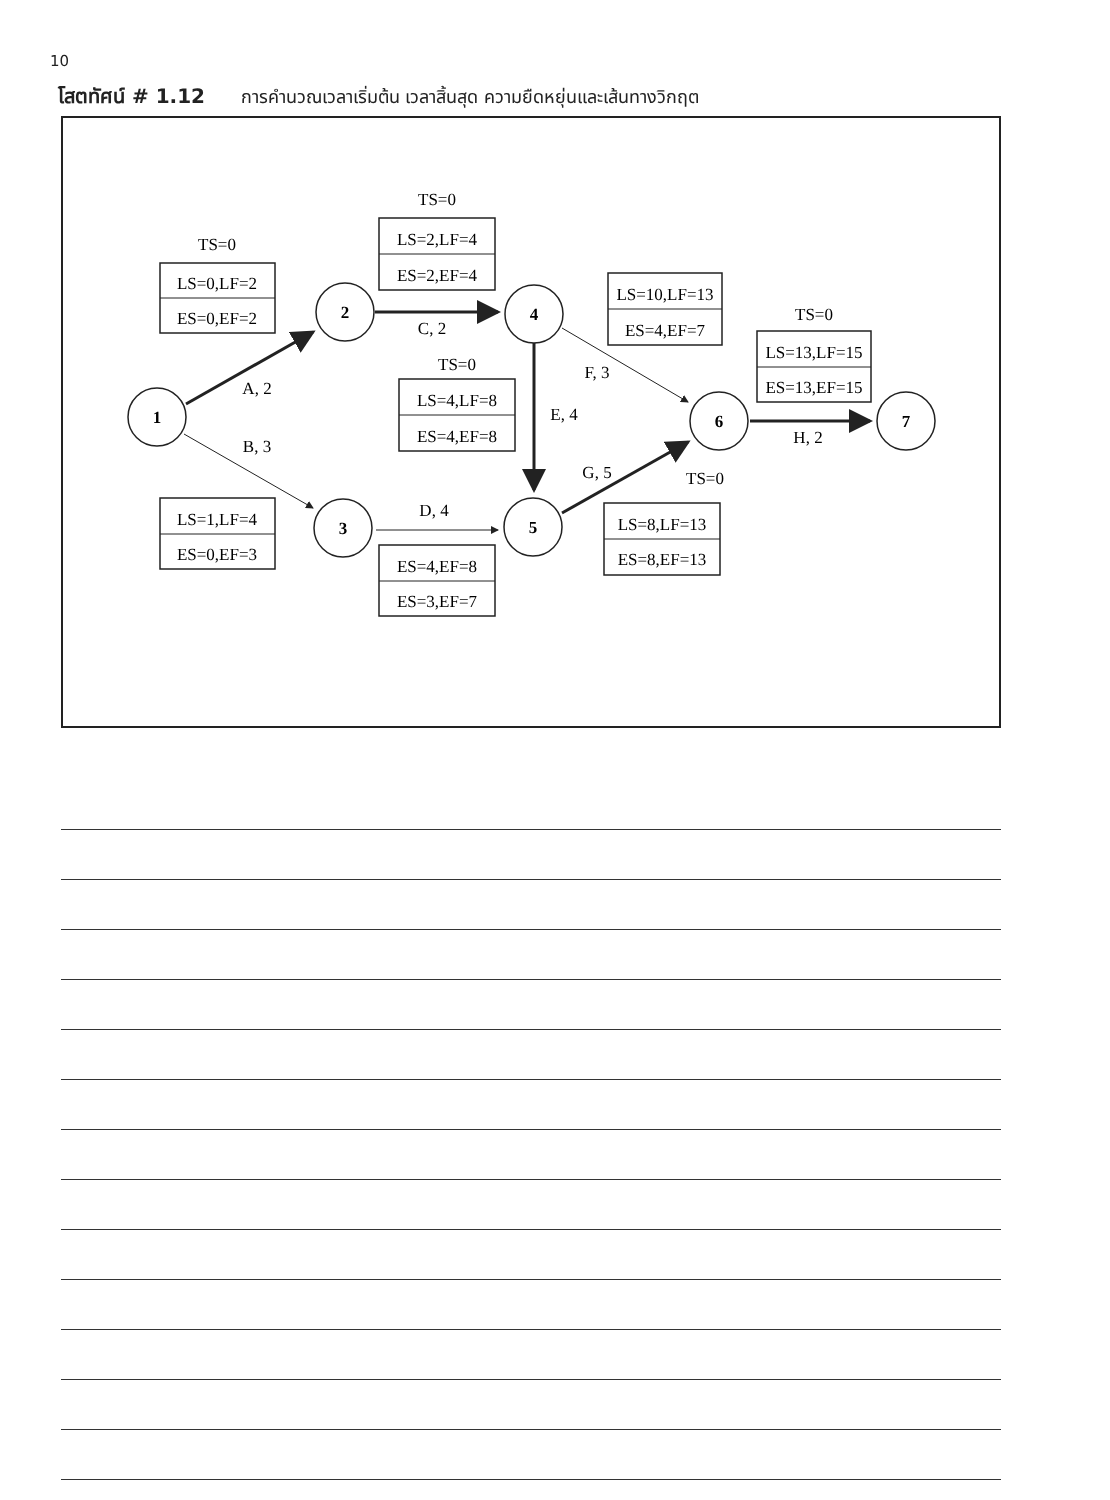10
โสตทัศน์ # 1.12 การคำนวณเวลาเริ่มต้น เวลาสิ้นสุด ความยืดหยุ่นและเส้นทางวิกฤต
1
2
3
4
5
6
7
TS=0
LS=0,LF=2
ES=0,EF=2
TS=0
LS=2,LF=4
ES=2,EF=4
LS=10,LF=13
ES=4,EF=7
TS=0
LS=4,LF=8
ES=4,EF=8
TS=0
LS=13,LF=15
ES=13,EF=15
LS=1,LF=4
ES=0,EF=3
ES=4,EF=8
ES=3,EF=7
TS=0
LS=8,LF=13
ES=8,EF=13
A, 2
B, 3
C, 2
D, 4
E, 4
F, 3
G, 5
H, 2